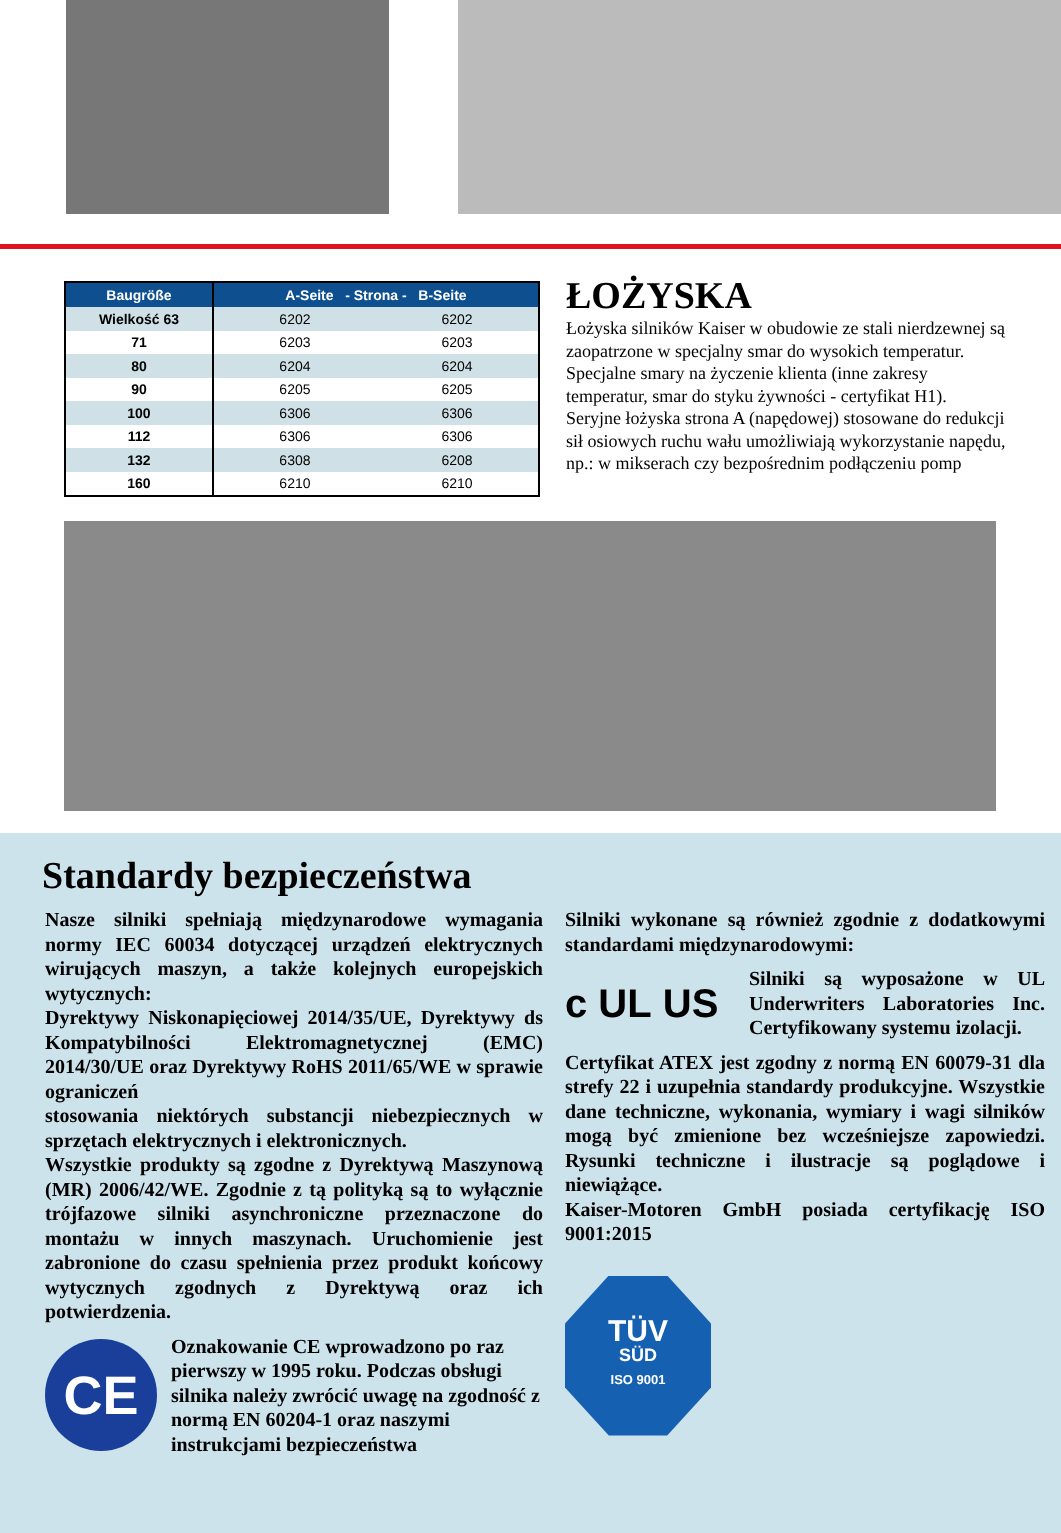| Baugröße | A-Seite - Strona - B-Seite | |
| --- | --- | --- |
| Wielkość 63 | 6202 | 6202 |
| 71 | 6203 | 6203 |
| 80 | 6204 | 6204 |
| 90 | 6205 | 6205 |
| 100 | 6306 | 6306 |
| 112 | 6306 | 6306 |
| 132 | 6308 | 6208 |
| 160 | 6210 | 6210 |
ŁOŻYSKA
Łożyska silników Kaiser w obudowie ze stali nierdzewnej są zaopatrzone w specjalny smar do wysokich temperatur. Specjalne smary na życzenie klienta (inne zakresy temperatur, smar do styku żywności - certyfikat H1). Seryjne łożyska strona A (napędowej) stosowane do redukcji sił osiowych ruchu wału umożliwiają wykorzystanie napędu, np.: w mikserach czy bezpośrednim podłączeniu pomp
Standardy bezpieczeństwa
Nasze silniki spełniają międzynarodowe wymagania normy IEC 60034 dotyczącej urządzeń elektrycznych wirujących maszyn, a także kolejnych europejskich wytycznych:
Dyrektywy Niskonapięciowej 2014/35/UE, Dyrektywy ds Kompatybilności Elektromagnetycznej (EMC) 2014/30/UE oraz Dyrektywy RoHS 2011/65/WE w sprawie ograniczeń
stosowania niektórych substancji niebezpiecznych w sprzętach elektrycznych i elektronicznych.
Wszystkie produkty są zgodne z Dyrektywą Maszynową (MR) 2006/42/WE. Zgodnie z tą polityką są to wyłącznie trójfazowe silniki asynchroniczne przeznaczone do montażu w innych maszynach. Uruchomienie jest zabronione do czasu spełnienia przez produkt końcowy wytycznych zgodnych z Dyrektywą oraz ich potwierdzenia.
CE
Oznakowanie CE wprowadzono po raz pierwszy w 1995 roku. Podczas obsługi silnika należy zwrócić uwagę na zgodność z normą EN 60204-1 oraz naszymi instrukcjami bezpieczeństwa
Silniki wykonane są również zgodnie z dodatkowymi standardami międzynarodowymi:
c UL US
Silniki są wyposażone w UL Underwriters Laboratories Inc. Certyfikowany systemu izolacji.
Certyfikat ATEX jest zgodny z normą EN 60079-31 dla strefy 22 i uzupełnia standardy produkcyjne. Wszystkie dane techniczne, wykonania, wymiary i wagi silników mogą być zmienione bez wcześniejsze zapowiedzi. Rysunki techniczne i ilustracje są poglądowe i niewiążące.
Kaiser-Motoren GmbH posiada certyfikację ISO 9001:2015
TÜV
SÜD
ISO 9001